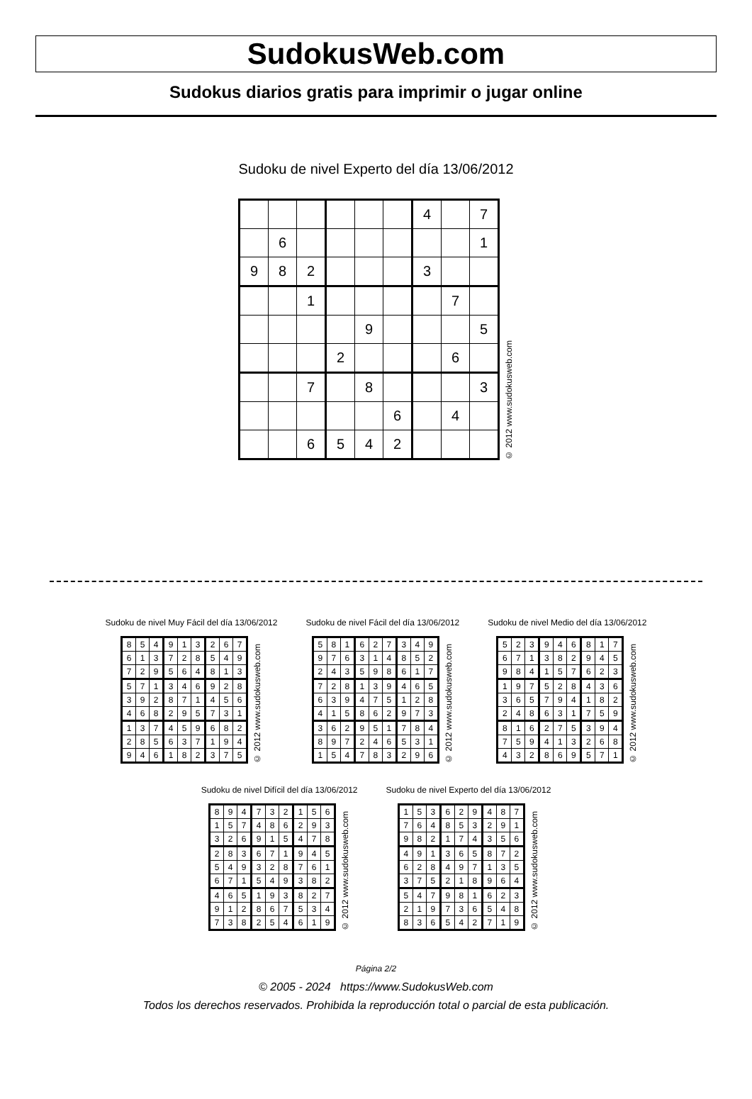SudokusWeb.com
Sudokus diarios gratis para imprimir o jugar online
Sudoku de nivel Experto del día 13/06/2012
| | | | | | | 4 | | 7 |
| | 6 | | | | | | | 1 |
| 9 | 8 | 2 | | | | 3 | | |
| | | 1 | | | | | 7 | |
| | | | | 9 | | | | 5 |
| | | | 2 | | | | 6 | |
| | | 7 | | 8 | | | | 3 |
| | | | | | 6 | | 4 | |
| | | 6 | 5 | 4 | 2 | | | |
© 2012 www.sudokusweb.com
Sudoku de nivel Muy Fácil del día 13/06/2012
| 8 | 5 | 4 | 9 | 1 | 3 | 2 | 6 | 7 |
| 6 | 1 | 3 | 7 | 2 | 8 | 5 | 4 | 9 |
| 7 | 2 | 9 | 5 | 6 | 4 | 8 | 1 | 3 |
| 5 | 7 | 1 | 3 | 4 | 6 | 9 | 2 | 8 |
| 3 | 9 | 2 | 8 | 7 | 1 | 4 | 5 | 6 |
| 4 | 6 | 8 | 2 | 9 | 5 | 7 | 3 | 1 |
| 1 | 3 | 7 | 4 | 5 | 9 | 6 | 8 | 2 |
| 2 | 8 | 5 | 6 | 3 | 7 | 1 | 9 | 4 |
| 9 | 4 | 6 | 1 | 8 | 2 | 3 | 7 | 5 |
© 2012 www.sudokusweb.com
Sudoku de nivel Fácil del día 13/06/2012
| 5 | 8 | 1 | 6 | 2 | 7 | 3 | 4 | 9 |
| 9 | 7 | 6 | 3 | 1 | 4 | 8 | 5 | 2 |
| 2 | 4 | 3 | 5 | 9 | 8 | 6 | 1 | 7 |
| 7 | 2 | 8 | 1 | 3 | 9 | 4 | 6 | 5 |
| 6 | 3 | 9 | 4 | 7 | 5 | 1 | 2 | 8 |
| 4 | 1 | 5 | 8 | 6 | 2 | 9 | 7 | 3 |
| 3 | 6 | 2 | 9 | 5 | 1 | 7 | 8 | 4 |
| 8 | 9 | 7 | 2 | 4 | 6 | 5 | 3 | 1 |
| 1 | 5 | 4 | 7 | 8 | 3 | 2 | 9 | 6 |
© 2012 www.sudokusweb.com
Sudoku de nivel Medio del día 13/06/2012
| 5 | 2 | 3 | 9 | 4 | 6 | 8 | 1 | 7 |
| 6 | 7 | 1 | 3 | 8 | 2 | 9 | 4 | 5 |
| 9 | 8 | 4 | 1 | 5 | 7 | 6 | 2 | 3 |
| 1 | 9 | 7 | 5 | 2 | 8 | 4 | 3 | 6 |
| 3 | 6 | 5 | 7 | 9 | 4 | 1 | 8 | 2 |
| 2 | 4 | 8 | 6 | 3 | 1 | 7 | 5 | 9 |
| 8 | 1 | 6 | 2 | 7 | 5 | 3 | 9 | 4 |
| 7 | 5 | 9 | 4 | 1 | 3 | 2 | 6 | 8 |
| 4 | 3 | 2 | 8 | 6 | 9 | 5 | 7 | 1 |
© 2012 www.sudokusweb.com
Sudoku de nivel Difícil del día 13/06/2012
| 8 | 9 | 4 | 7 | 3 | 2 | 1 | 5 | 6 |
| 1 | 5 | 7 | 4 | 8 | 6 | 2 | 9 | 3 |
| 3 | 2 | 6 | 9 | 1 | 5 | 4 | 7 | 8 |
| 2 | 8 | 3 | 6 | 7 | 1 | 9 | 4 | 5 |
| 5 | 4 | 9 | 3 | 2 | 8 | 7 | 6 | 1 |
| 6 | 7 | 1 | 5 | 4 | 9 | 3 | 8 | 2 |
| 4 | 6 | 5 | 1 | 9 | 3 | 8 | 2 | 7 |
| 9 | 1 | 2 | 8 | 6 | 7 | 5 | 3 | 4 |
| 7 | 3 | 8 | 2 | 5 | 4 | 6 | 1 | 9 |
© 2012 www.sudokusweb.com
Sudoku de nivel Experto del día 13/06/2012
| 1 | 5 | 3 | 6 | 2 | 9 | 4 | 8 | 7 |
| 7 | 6 | 4 | 8 | 5 | 3 | 2 | 9 | 1 |
| 9 | 8 | 2 | 1 | 7 | 4 | 3 | 5 | 6 |
| 4 | 9 | 1 | 3 | 6 | 5 | 8 | 7 | 2 |
| 6 | 2 | 8 | 4 | 9 | 7 | 1 | 3 | 5 |
| 3 | 7 | 5 | 2 | 1 | 8 | 9 | 6 | 4 |
| 5 | 4 | 7 | 9 | 8 | 1 | 6 | 2 | 3 |
| 2 | 1 | 9 | 7 | 3 | 6 | 5 | 4 | 8 |
| 8 | 3 | 6 | 5 | 4 | 2 | 7 | 1 | 9 |
© 2012 www.sudokusweb.com
Página 2/2
© 2005 - 2024 https://www.SudokusWeb.com
Todos los derechos reservados. Prohibida la reproducción total o parcial de esta publicación.